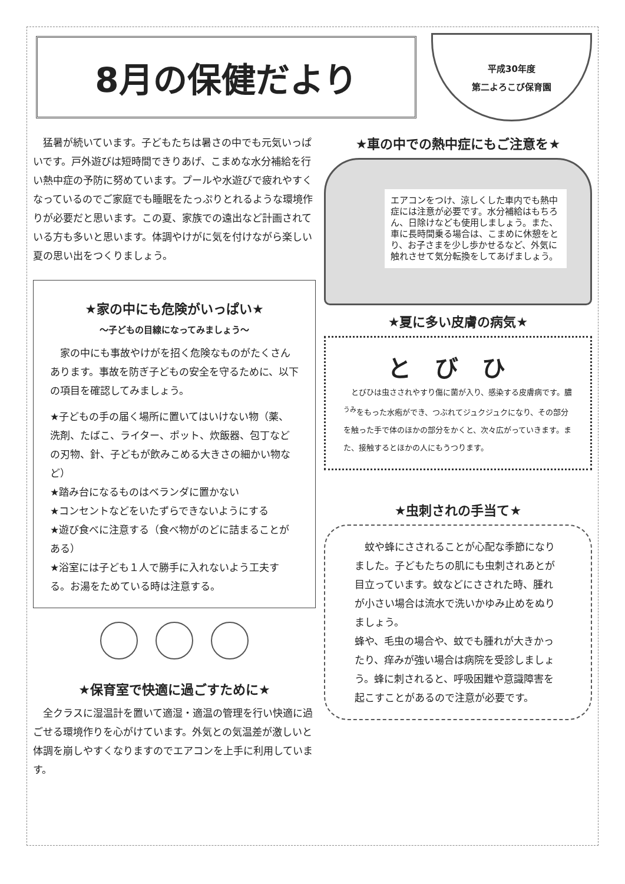8月の保健だより
平成30年度
第二よろこび保育園
　猛暑が続いています。子どもたちは暑さの中でも元気いっぱいです。戸外遊びは短時間できりあげ、こまめな水分補給を行い熱中症の予防に努めています。プールや水遊びで疲れやすくなっているのでご家庭でも睡眠をたっぷりとれるような環境作りが必要だと思います。この夏、家族での遠出など計画されている方も多いと思います。体調やけがに気を付けながら楽しい夏の思い出をつくりましょう。
★家の中にも危険がいっぱい★
～子どもの目線になってみましょう～
　家の中にも事故やけがを招く危険なものがたくさんあります。事故を防ぎ子どもの安全を守るために、以下の項目を確認してみましょう。
★子どもの手の届く場所に置いてはいけない物（薬、洗剤、たばこ、ライター、ポット、炊飯器、包丁などの刃物、針、子どもが飲みこめる大きさの細かい物など）
★踏み台になるものはベランダに置かない
★コンセントなどをいたずらできないようにする
★遊び食べに注意する（食べ物がのどに詰まることがある）
★浴室には子ども１人で勝手に入れないよう工夫する。お湯をためている時は注意する。
★保育室で快適に過ごすために★
　全クラスに湿温計を置いて適湿・適温の管理を行い快適に過ごせる環境作りを心がけています。外気との気温差が激しいと体調を崩しやすくなりますのでエアコンを上手に利用しています。
★車の中での熱中症にもご注意を★
エアコンをつけ、涼しくした車内でも熱中症には注意が必要です。水分補給はもちろん、日除けなども使用しましょう。また、車に長時間乗る場合は、こまめに休憩をとり、お子さまを少し歩かせるなど、外気に触れさせて気分転換をしてあげましょう。
★夏に多い皮膚の病気★
とびひ
　とびひは虫さされやすり傷に菌が入り、感染する皮膚病です。膿<sup>うみ</sup>をもった水疱ができ、つぶれてジュクジュクになり、その部分を触った手で体のほかの部分をかくと、次々広がっていきます。また、接触するとほかの人にもうつります。
★虫刺されの手当て★
　蚊や蜂にさされることが心配な季節になりました。子どもたちの肌にも虫刺されあとが目立っています。蚊などにさされた時、腫れが小さい場合は流水で洗いかゆみ止めをぬりましょう。
蜂や、毛虫の場合や、蚊でも腫れが大きかったり、痒みが強い場合は病院を受診しましょう。蜂に刺されると、呼吸困難や意識障害を起こすことがあるので注意が必要です。